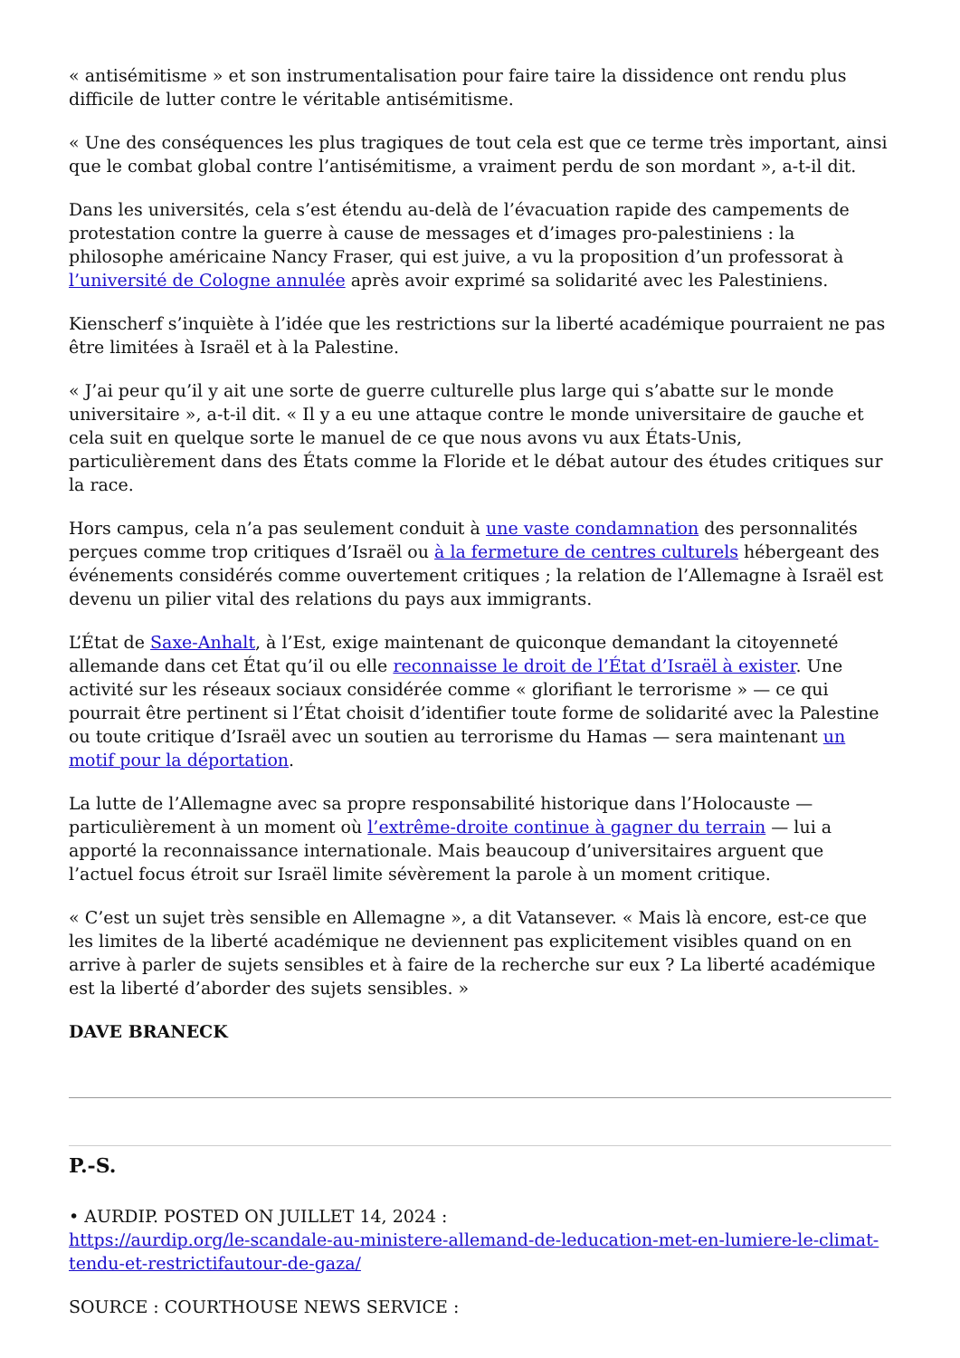« antisémitisme » et son instrumentalisation pour faire taire la dissidence ont rendu plus difficile de lutter contre le véritable antisémitisme.
« Une des conséquences les plus tragiques de tout cela est que ce terme très important, ainsi que le combat global contre l’antisémitisme, a vraiment perdu de son mordant », a-t-il dit.
Dans les universités, cela s’est étendu au-delà de l’évacuation rapide des campements de protestation contre la guerre à cause de messages et d’images pro-palestiniens : la philosophe américaine Nancy Fraser, qui est juive, a vu la proposition d’un professorat à l’université de Cologne annulée après avoir exprimé sa solidarité avec les Palestiniens.
Kienscherf s’inquiète à l’idée que les restrictions sur la liberté académique pourraient ne pas être limitées à Israël et à la Palestine.
« J’ai peur qu’il y ait une sorte de guerre culturelle plus large qui s’abatte sur le monde universitaire », a-t-il dit. « Il y a eu une attaque contre le monde universitaire de gauche et cela suit en quelque sorte le manuel de ce que nous avons vu aux États-Unis, particulièrement dans des États comme la Floride et le débat autour des études critiques sur la race.
Hors campus, cela n’a pas seulement conduit à une vaste condamnation des personnalités perçues comme trop critiques d’Israël ou à la fermeture de centres culturels hébergeant des événements considérés comme ouvertement critiques ; la relation de l’Allemagne à Israël est devenu un pilier vital des relations du pays aux immigrants.
L’État de Saxe-Anhalt, à l’Est, exige maintenant de quiconque demandant la citoyenneté allemande dans cet État qu’il ou elle reconnaisse le droit de l’État d’Israël à exister. Une activité sur les réseaux sociaux considérée comme « glorifiant le terrorisme » — ce qui pourrait être pertinent si l’État choisit d’identifier toute forme de solidarité avec la Palestine ou toute critique d’Israël avec un soutien au terrorisme du Hamas — sera maintenant un motif pour la déportation.
La lutte de l’Allemagne avec sa propre responsabilité historique dans l’Holocauste — particulièrement à un moment où l’extrême-droite continue à gagner du terrain — lui a apporté la reconnaissance internationale. Mais beaucoup d’universitaires arguent que l’actuel focus étroit sur Israël limite sévèrement la parole à un moment critique.
« C’est un sujet très sensible en Allemagne », a dit Vatansever. « Mais là encore, est-ce que les limites de la liberté académique ne deviennent pas explicitement visibles quand on en arrive à parler de sujets sensibles et à faire de la recherche sur eux ? La liberté académique est la liberté d’aborder des sujets sensibles. »
DAVE BRANECK
P.-S.
• AURDIP. POSTED ON JUILLET 14, 2024 :
https://aurdip.org/le-scandale-au-ministere-allemand-de-leducation-met-en-lumiere-le-climat-tendu-et-restrictifautour-de-gaza/
SOURCE : COURTHOUSE NEWS SERVICE :